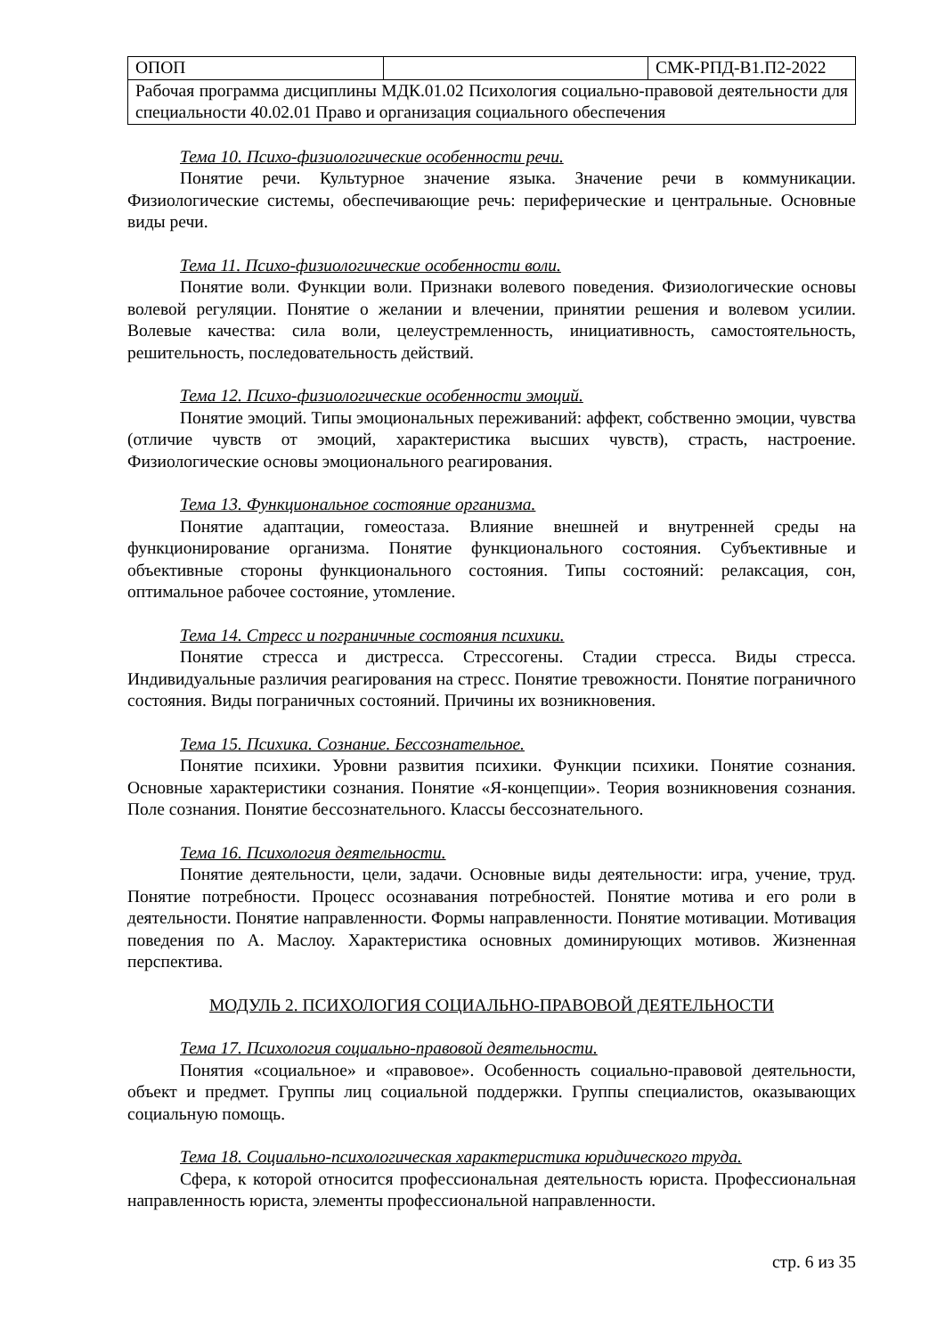| ОПОП | | СМК-РПД-В1.П2-2022 |
| Рабочая программа дисциплины МДК.01.02 Психология социально-правовой деятельности для специальности 40.02.01 Право и организация социального обеспечения | | |
Тема 10. Психо-физиологические особенности речи.
Понятие речи. Культурное значение языка. Значение речи в коммуникации. Физиологические системы, обеспечивающие речь: периферические и центральные. Основные виды речи.
Тема 11. Психо-физиологические особенности воли.
Понятие воли. Функции воли. Признаки волевого поведения. Физиологические основы волевой регуляции. Понятие о желании и влечении, принятии решения и волевом усилии. Волевые качества: сила воли, целеустремленность, инициативность, самостоятельность, решительность, последовательность действий.
Тема 12. Психо-физиологические особенности эмоций.
Понятие эмоций. Типы эмоциональных переживаний: аффект, собственно эмоции, чувства (отличие чувств от эмоций, характеристика высших чувств), страсть, настроение. Физиологические основы эмоционального реагирования.
Тема 13. Функциональное состояние организма.
Понятие адаптации, гомеостаза. Влияние внешней и внутренней среды на функционирование организма. Понятие функционального состояния. Субъективные и объективные стороны функционального состояния. Типы состояний: релаксация, сон, оптимальное рабочее состояние, утомление.
Тема 14. Стресс и пограничные состояния психики.
Понятие стресса и дистресса. Стрессогены. Стадии стресса. Виды стресса. Индивидуальные различия реагирования на стресс. Понятие тревожности. Понятие пограничного состояния. Виды пограничных состояний. Причины их возникновения.
Тема 15. Психика. Сознание. Бессознательное.
Понятие психики. Уровни развития психики. Функции психики. Понятие сознания. Основные характеристики сознания. Понятие «Я-концепции». Теория возникновения сознания. Поле сознания. Понятие бессознательного. Классы бессознательного.
Тема 16. Психология деятельности.
Понятие деятельности, цели, задачи. Основные виды деятельности: игра, учение, труд. Понятие потребности. Процесс осознавания потребностей. Понятие мотива и его роли в деятельности. Понятие направленности. Формы направленности. Понятие мотивации. Мотивация поведения по А. Маслоу. Характеристика основных доминирующих мотивов. Жизненная перспектива.
МОДУЛЬ 2. ПСИХОЛОГИЯ СОЦИАЛЬНО-ПРАВОВОЙ ДЕЯТЕЛЬНОСТИ
Тема 17. Психология социально-правовой деятельности.
Понятия «социальное» и «правовое». Особенность социально-правовой деятельности, объект и предмет. Группы лиц социальной поддержки. Группы специалистов, оказывающих социальную помощь.
Тема 18. Социально-психологическая характеристика юридического труда.
Сфера, к которой относится профессиональная деятельность юриста. Профессиональная направленность юриста, элементы профессиональной направленности.
стр. 6 из 35